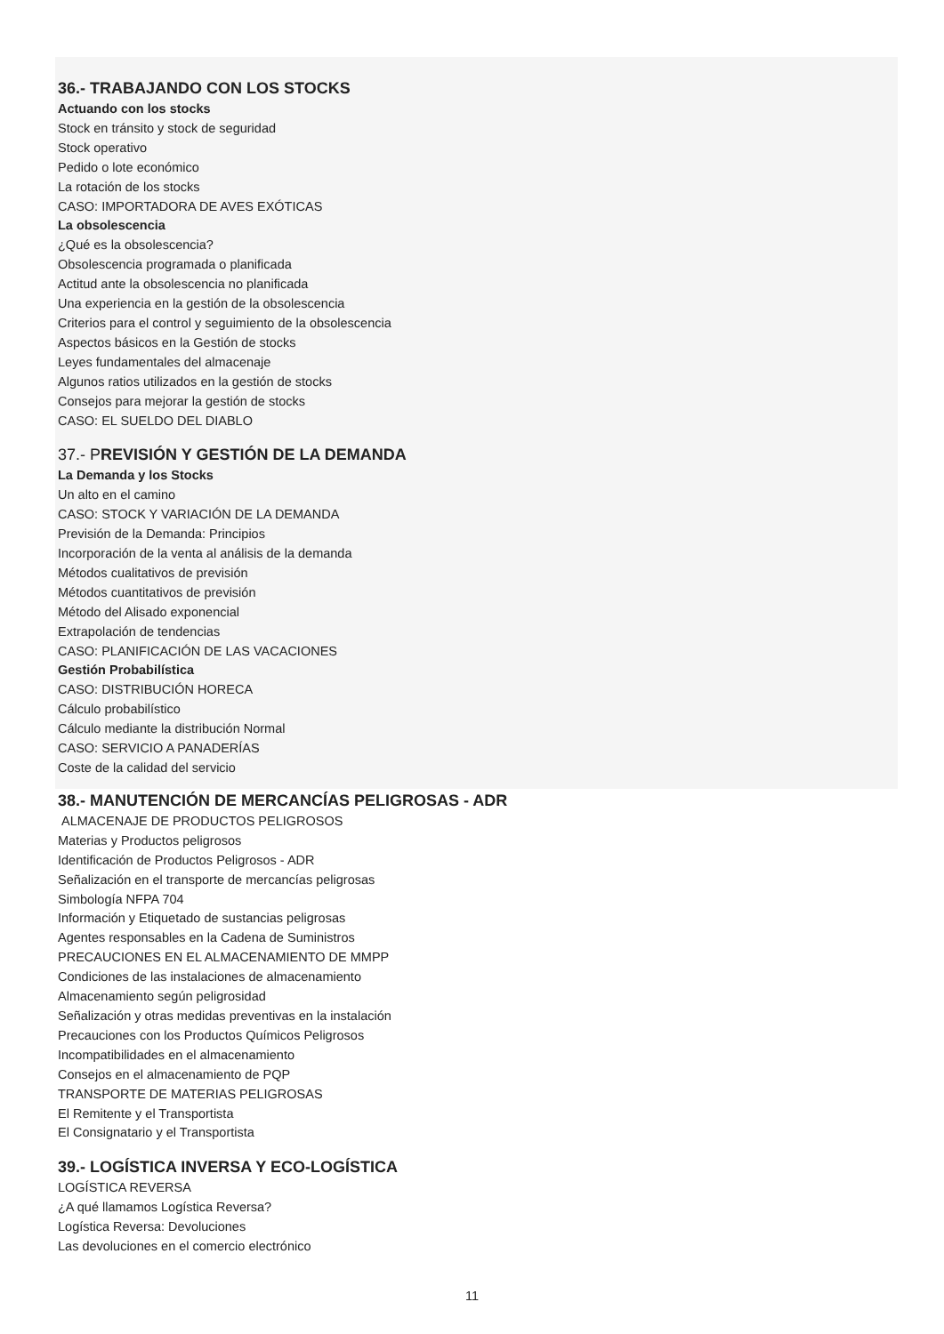36.- TRABAJANDO CON LOS STOCKS
Actuando con los stocks
Stock en tránsito y stock de seguridad
Stock operativo
Pedido o lote económico
La rotación de los stocks
CASO: IMPORTADORA DE AVES EXÓTICAS
La obsolescencia
¿Qué es la obsolescencia?
Obsolescencia programada o planificada
Actitud ante la obsolescencia no planificada
Una experiencia en la gestión de la obsolescencia
Criterios para el control y seguimiento de la obsolescencia
Aspectos básicos en la Gestión de stocks
Leyes fundamentales del almacenaje
Algunos ratios utilizados en la gestión de stocks
Consejos para mejorar la gestión de stocks
CASO: EL SUELDO DEL DIABLO
37.- PREVISIÓN Y GESTIÓN DE LA DEMANDA
La Demanda y los Stocks
Un alto en el camino
CASO: STOCK Y VARIACIÓN DE LA DEMANDA
Previsión de la Demanda: Principios
Incorporación de la venta al análisis de la demanda
Métodos cualitativos de previsión
Métodos cuantitativos de previsión
Método del Alisado exponencial
Extrapolación de tendencias
CASO: PLANIFICACIÓN DE LAS VACACIONES
Gestión Probabilística
CASO: DISTRIBUCIÓN HORECA
Cálculo probabilístico
Cálculo mediante la distribución Normal
CASO: SERVICIO A PANADERÍAS
Coste de la calidad del servicio
38.- MANUTENCIÓN DE MERCANCÍAS PELIGROSAS - ADR
ALMACENAJE DE PRODUCTOS PELIGROSOS
Materias y Productos peligrosos
Identificación de Productos Peligrosos - ADR
Señalización en el transporte de mercancías peligrosas
Simbología NFPA 704
Información y Etiquetado de sustancias peligrosas
Agentes responsables en la Cadena de Suministros
PRECAUCIONES EN EL ALMACENAMIENTO DE MMPP
Condiciones de las instalaciones de almacenamiento
Almacenamiento según peligrosidad
Señalización y otras medidas preventivas en la instalación
Precauciones con los Productos Químicos Peligrosos
Incompatibilidades en el almacenamiento
Consejos en el almacenamiento de PQP
TRANSPORTE DE MATERIAS PELIGROSAS
El Remitente y el Transportista
El Consignatario y el Transportista
39.- LOGÍSTICA INVERSA Y ECO-LOGÍSTICA
LOGÍSTICA REVERSA
¿A qué llamamos Logística Reversa?
Logística Reversa: Devoluciones
Las devoluciones en el comercio electrónico
11